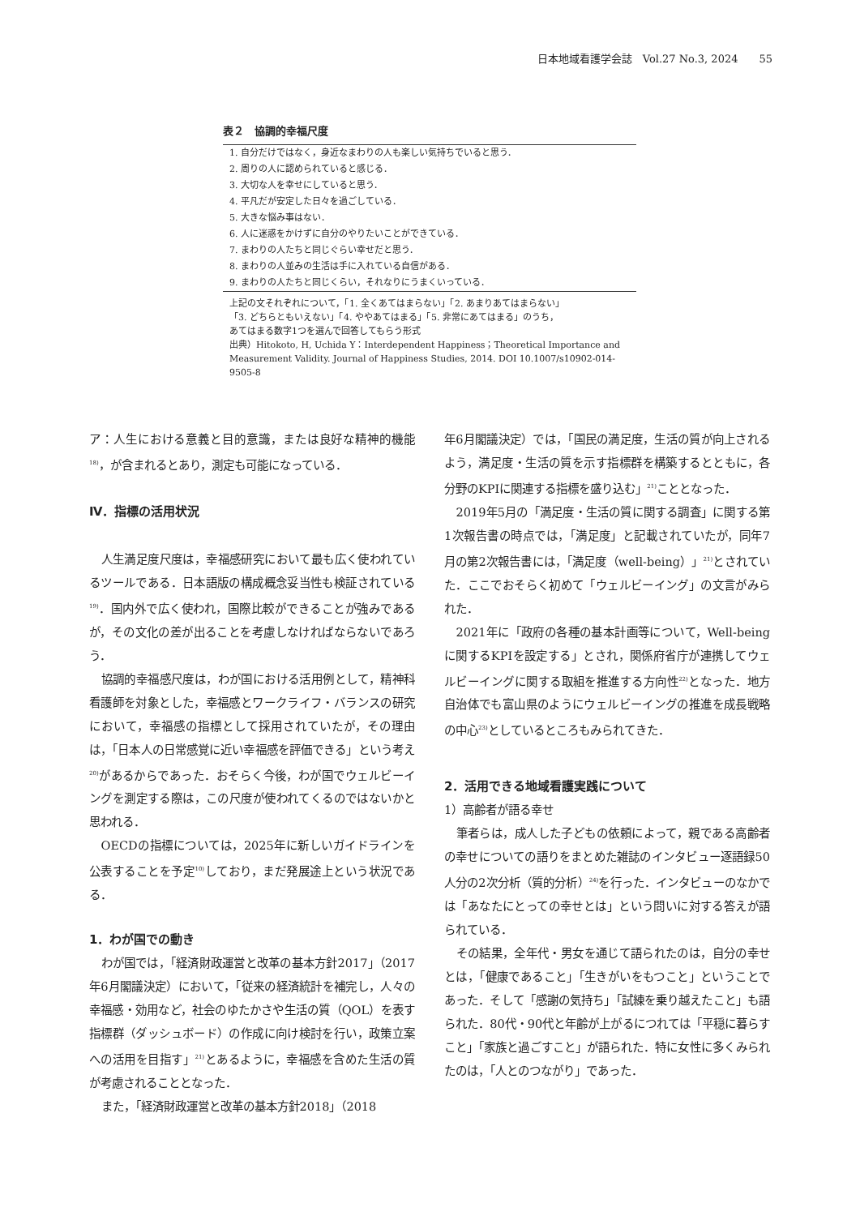日本地域看護学会誌　Vol.27 No.3, 2024　　55
表２　協調的幸福尺度
| 1. 自分だけではなく，身近なまわりの人も楽しい気持ちでいると思う． |
| 2. 周りの人に認められていると感じる． |
| 3. 大切な人を幸せにしていると思う． |
| 4. 平凡だが安定した日々を過ごしている． |
| 5. 大きな悩み事はない． |
| 6. 人に迷惑をかけずに自分のやりたいことができている． |
| 7. まわりの人たちと同じぐらい幸せだと思う． |
| 8. まわりの人並みの生活は手に入れている自信がある． |
| 9. まわりの人たちと同じくらい，それなりにうまくいっている． |
上記の文それぞれについて，「1. 全くあてはまらない」「2. あまりあてはまらない」
「3. どちらともいえない」「4. ややあてはまる」「5. 非常にあてはまる」のうち，
あてはまる数字1つを選んで回答してもらう形式
出典）Hitokoto, H, Uchida Y：Interdependent Happiness；Theoretical Importance and Measurement Validity. Journal of Happiness Studies, 2014. DOI 10.1007/s10902-014-9505-8
ア：人生における意義と目的意識，または良好な精神的機能<sup>18)</sup>，が含まれるとあり，測定も可能になっている．
Ⅳ．指標の活用状況
人生満足度尺度は，幸福感研究において最も広く使われているツールである．日本語版の構成概念妥当性も検証されている<sup>19)</sup>．国内外で広く使われ，国際比較ができることが強みであるが，その文化の差が出ることを考慮しなければならないであろう．
協調的幸福感尺度は，わが国における活用例として，精神科看護師を対象とした，幸福感とワークライフ・バランスの研究において，幸福感の指標として採用されていたが，その理由は，「日本人の日常感覚に近い幸福感を評価できる」という考え<sup>20)</sup>があるからであった．おそらく今後，わが国でウェルビーイングを測定する際は，この尺度が使われてくるのではないかと思われる．
OECDの指標については，2025年に新しいガイドラインを公表することを予定<sup>10)</sup>しており，まだ発展途上という状況である．
1．わが国での動き
わが国では，「経済財政運営と改革の基本方針2017」（2017年6月閣議決定）において，「従来の経済統計を補完し，人々の幸福感・効用など，社会のゆたかさや生活の質（QOL）を表す指標群（ダッシュボード）の作成に向け検討を行い，政策立案への活用を目指す」<sup>21)</sup>とあるように，幸福感を含めた生活の質が考慮されることとなった．
また，「経済財政運営と改革の基本方針2018」（2018
年6月閣議決定）では，「国民の満足度，生活の質が向上されるよう，満足度・生活の質を示す指標群を構築するとともに，各分野のKPIに関連する指標を盛り込む」<sup>21)</sup>こととなった．
2019年5月の「満足度・生活の質に関する調査」に関する第1次報告書の時点では，「満足度」と記載されていたが，同年7月の第2次報告書には，「満足度（well-being）」<sup>21)</sup>とされていた．ここでおそらく初めて「ウェルビーイング」の文言がみられた．
2021年に「政府の各種の基本計画等について，Well-beingに関するKPIを設定する」とされ，関係府省庁が連携してウェルビーイングに関する取組を推進する方向性<sup>22)</sup>となった．地方自治体でも富山県のようにウェルビーイングの推進を成長戦略の中心<sup>23)</sup>としているところもみられてきた．
2．活用できる地域看護実践について
1）高齢者が語る幸せ
筆者らは，成人した子どもの依頼によって，親である高齢者の幸せについての語りをまとめた雑誌のインタビュー逐語録50人分の2次分析（質的分析）<sup>24)</sup>を行った．インタビューのなかでは「あなたにとっての幸せとは」という問いに対する答えが語られている．
その結果，全年代・男女を通じて語られたのは，自分の幸せとは，「健康であること」「生きがいをもつこと」ということであった．そして「感謝の気持ち」「試練を乗り越えたこと」も語られた．80代・90代と年齢が上がるにつれては「平穏に暮らすこと」「家族と過ごすこと」が語られた．特に女性に多くみられたのは，「人とのつながり」であった．